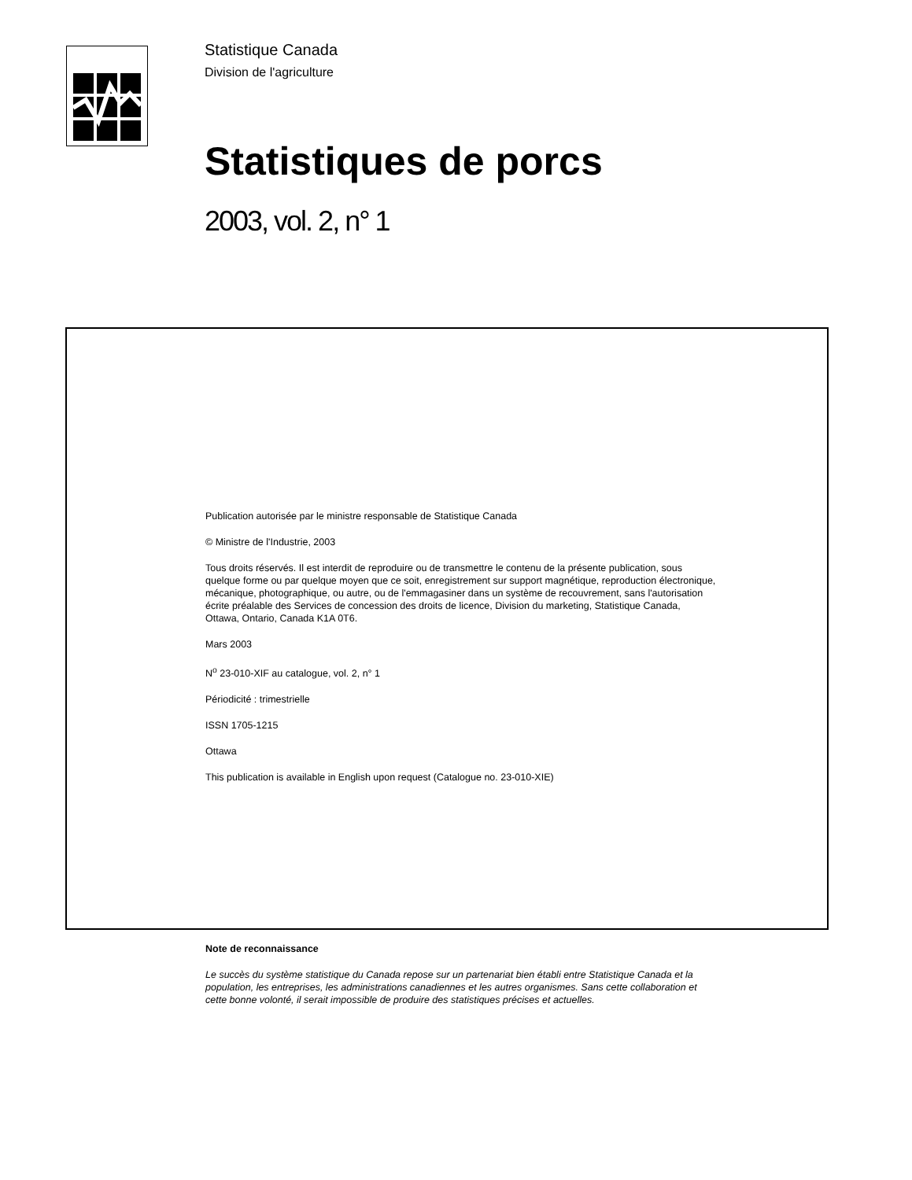Statistique Canada
Division de l'agriculture
Statistiques de porcs
2003, vol. 2, n° 1
Publication autorisée par le ministre responsable de Statistique Canada
© Ministre de l'Industrie, 2003
Tous droits réservés. Il est interdit de reproduire ou de transmettre le contenu de la présente publication, sous quelque forme ou par quelque moyen que ce soit, enregistrement sur support magnétique, reproduction électronique, mécanique, photographique, ou autre, ou de l'emmagasiner dans un système de recouvrement, sans l'autorisation écrite préalable des Services de concession des droits de licence, Division du marketing, Statistique Canada, Ottawa, Ontario, Canada K1A 0T6.
Mars 2003
N<sup>o</sup> 23-010-XIF au catalogue, vol. 2, n° 1
Périodicité : trimestrielle
ISSN 1705-1215
Ottawa
This publication is available in English upon request (Catalogue no. 23-010-XIE)
Note de reconnaissance
Le succès du système statistique du Canada repose sur un partenariat bien établi entre Statistique Canada et la population, les entreprises, les administrations canadiennes et les autres organismes. Sans cette collaboration et cette bonne volonté, il serait impossible de produire des statistiques précises et actuelles.